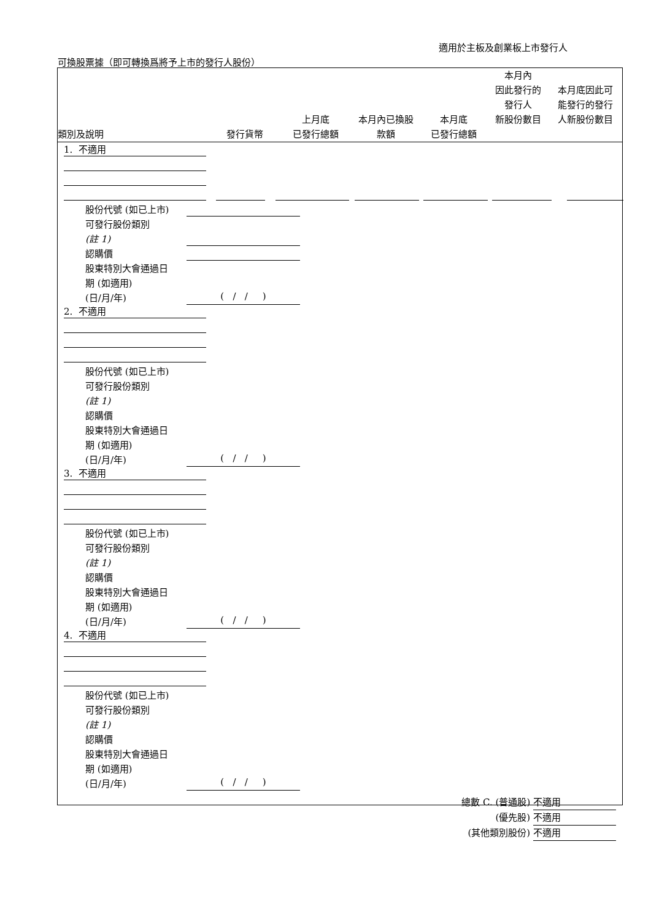適用於主板及創業板上市發行人
可換股票據（即可轉換爲將予上市的發行人股份）
| 類別及說明 | 發行貨幣 | 上月底 已發行總額 | 本月內已換股 款額 | 本月底 已發行總額 | 本月內 因此發行的 發行人 新股份數目 | 本月底因此可 能發行的發行 人新股份數目 |
| --- | --- | --- | --- | --- | --- | --- |
1. 不適用
股份代號 (如已上市)
可發行股份類別
(註 1)
認購價
股東特別大會通過日
期 (如適用)
(日/月/年)
( / / )
2. 不適用
股份代號 (如已上市)
可發行股份類別
(註 1)
認購價
股東特別大會通過日
期 (如適用)
(日/月/年)
( / / )
3. 不適用
股份代號 (如已上市)
可發行股份類別
(註 1)
認購價
股東特別大會通過日
期 (如適用)
(日/月/年)
( / / )
4. 不適用
股份代號 (如已上市)
可發行股份類別
(註 1)
認購價
股東特別大會通過日
期 (如適用)
(日/月/年)
( / / )
總數 C. (普通股) 不適用
(優先股) 不適用
(其他類別股份) 不適用